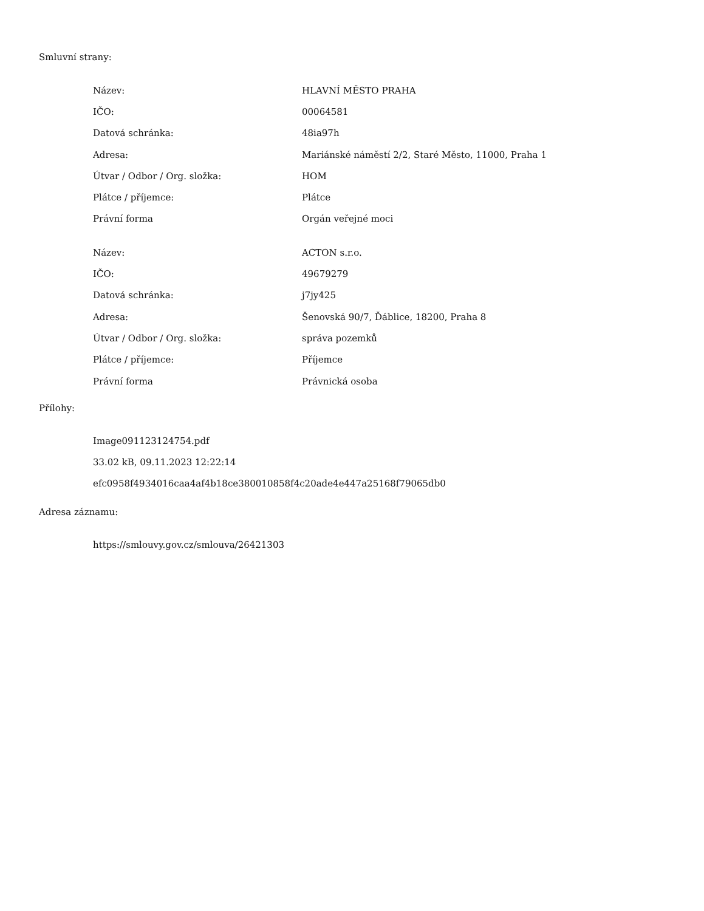Smluvní strany:
| Název: | HLAVNÍ MĚSTO PRAHA |
| IČO: | 00064581 |
| Datová schránka: | 48ia97h |
| Adresa: | Mariánské náměstí 2/2, Staré Město, 11000, Praha 1 |
| Útvar / Odbor / Org. složka: | HOM |
| Plátce / příjemce: | Plátce |
| Právní forma | Orgán veřejné moci |
| Název: | ACTON s.r.o. |
| IČO: | 49679279 |
| Datová schránka: | j7jy425 |
| Adresa: | Šenovská 90/7, Ďáblice, 18200, Praha 8 |
| Útvar / Odbor / Org. složka: | správa pozemků |
| Plátce / příjemce: | Příjemce |
| Právní forma | Právnická osoba |
Přílohy:
Image091123124754.pdf
33.02 kB, 09.11.2023 12:22:14
efc0958f4934016caa4af4b18ce380010858f4c20ade4e447a25168f79065db0
Adresa záznamu:
https://smlouvy.gov.cz/smlouva/26421303